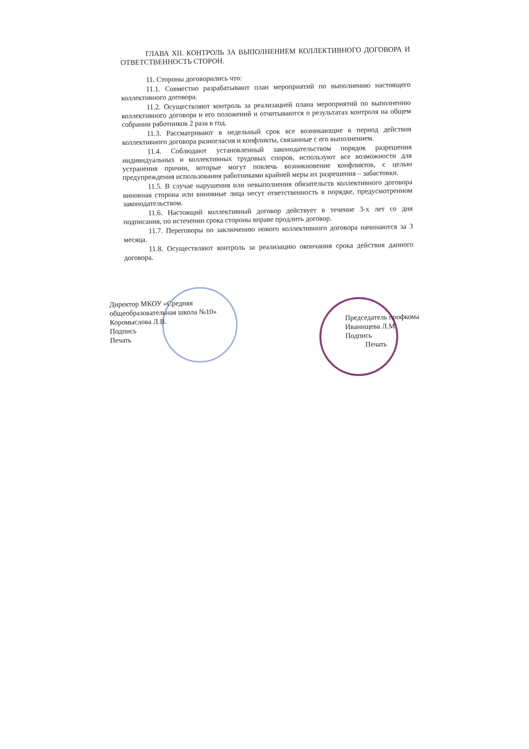ГЛАВА XII. КОНТРОЛЬ ЗА ВЫПОЛНЕНИЕМ КОЛЛЕКТИВНОГО ДОГОВОРА И ОТВЕТСТВЕННОСТЬ СТОРОН.
11. Стороны договорились что:
11.1. Совместно разрабатывают план мероприятий по выполнению настоящего коллективного договора.
11.2. Осуществляют контроль за реализацией плана мероприятий по выполнению коллективного договора и его положений и отчитываются о результатах контроля на общем собрании работников 2 раза в год.
11.3. Рассматривают в недельный срок все возникающие в период действия коллективного договора разногласия и конфликты, связанные с его выполнением.
11.4. Соблюдают установленный законодательством порядок разрешения индивидуальных и коллективных трудовых споров, используют все возможности для устранения причин, которые могут повлечь возникновение конфликтов, с целью предупреждения использования работниками крайней меры их разрешения – забастовки.
11.5. В случае нарушения или невыполнения обязательств коллективного договора виновная сторона или виновные лица несут ответственность в порядке, предусмотренном законодательством.
11.6. Настоящий коллективный договор действует в течение 3-х лет со дня подписания, по истечении срока стороны вправе продлить договор.
11.7. Переговоры по заключению нового коллективного договора начинаются за 3 месяца.
11.8. Осуществляют контроль за реализацию окончания срока действия данного договора.
Директор МКОУ «Средняя
общеобразовательная школа №10»
Коромыслова Л.В.
Подпись
Печать
Председатель профкома
Иванищева Л.М.
Подпись
Печать